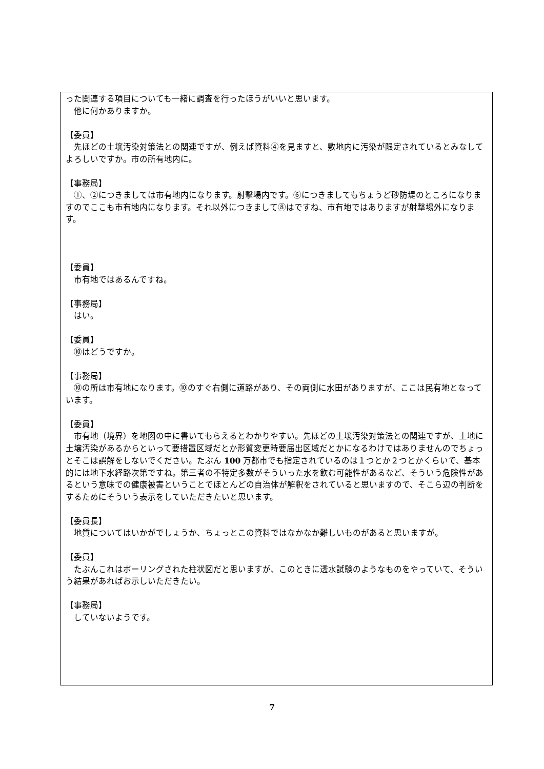った関連する項目についても一緒に調査を行ったほうがいいと思います。
　他に何かありますか。
【委員】
　先ほどの土壌汚染対策法との関連ですが、例えば資料④を見ますと、敷地内に汚染が限定されているとみなしてよろしいですか。市の所有地内に。
【事務局】
　①、②につきましては市有地内になります。射撃場内です。⑥につきましてもちょうど砂防堤のところになりますのでここも市有地内になります。それ以外につきまして⑧はですね、市有地ではありますが射撃場外になります。
【委員】
　市有地ではあるんですね。
【事務局】
　はい。
【委員】
　⑩はどうですか。
【事務局】
　⑩の所は市有地になります。⑩のすぐ右側に道路があり、その両側に水田がありますが、ここは民有地となっています。
【委員】
　市有地（境界）を地図の中に書いてもらえるとわかりやすい。先ほどの土壌汚染対策法との関連ですが、土地に土壌汚染があるからといって要措置区域だとか形質変更時要届出区域だとかになるわけではありませんのでちょっとそこは誤解をしないでください。たぶん 100 万都市でも指定されているのは１つとか２つとかくらいで、基本的には地下水経路次第ですね。第三者の不特定多数がそういった水を飲む可能性があるなど、そういう危険性があるという意味での健康被害ということでほとんどの自治体が解釈をされていると思いますので、そこら辺の判断をするためにそういう表示をしていただきたいと思います。
【委員長】
　地質についてはいかがでしょうか、ちょっとこの資料ではなかなか難しいものがあると思いますが。
【委員】
　たぶんこれはボーリングされた柱状図だと思いますが、このときに透水試験のようなものをやっていて、そういう結果があればお示しいただきたい。
【事務局】
　していないようです。
7